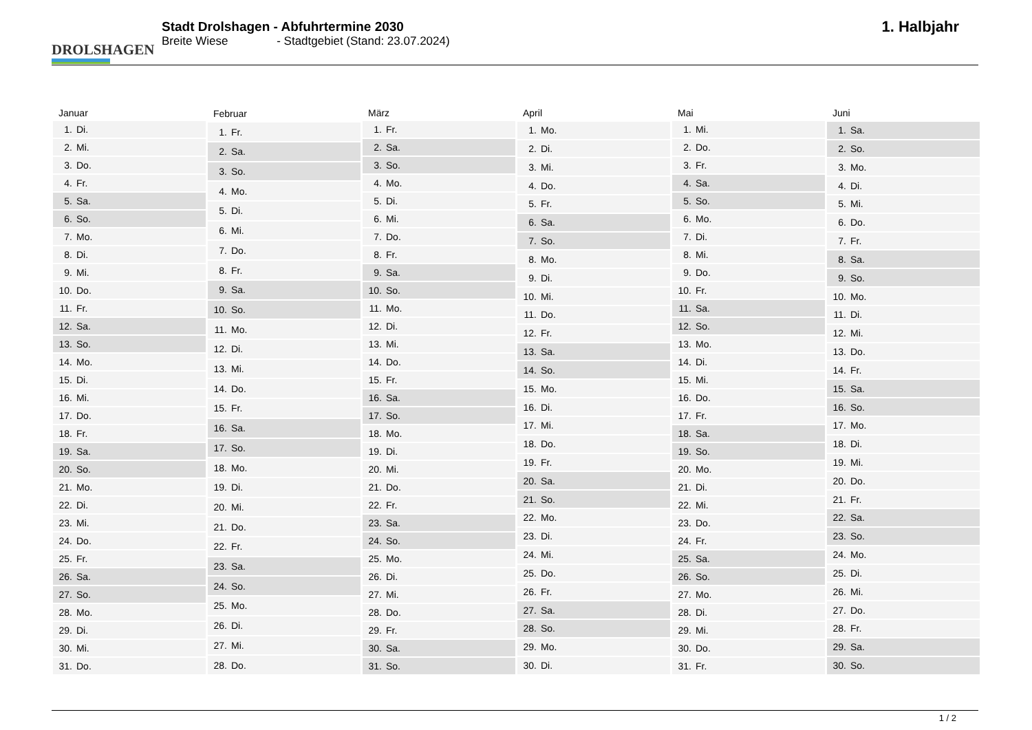DROLSHAGEN
Stadt Drolshagen - Abfuhrtermine 2030
Breite Wiese - Stadtgebiet (Stand: 23.07.2024)
1. Halbjahr
| Januar | |
| --- | --- |
| 1. | Di. |
| 2. | Mi. |
| 3. | Do. |
| 4. | Fr. |
| 5. | Sa. |
| 6. | So. |
| 7. | Mo. |
| 8. | Di. |
| 9. | Mi. |
| 10. | Do. |
| 11. | Fr. |
| 12. | Sa. |
| 13. | So. |
| 14. | Mo. |
| 15. | Di. |
| 16. | Mi. |
| 17. | Do. |
| 18. | Fr. |
| 19. | Sa. |
| 20. | So. |
| 21. | Mo. |
| 22. | Di. |
| 23. | Mi. |
| 24. | Do. |
| 25. | Fr. |
| 26. | Sa. |
| 27. | So. |
| 28. | Mo. |
| 29. | Di. |
| 30. | Mi. |
| 31. | Do. |
| Februar | |
| --- | --- |
| 1. | Fr. |
| 2. | Sa. |
| 3. | So. |
| 4. | Mo. |
| 5. | Di. |
| 6. | Mi. |
| 7. | Do. |
| 8. | Fr. |
| 9. | Sa. |
| 10. | So. |
| 11. | Mo. |
| 12. | Di. |
| 13. | Mi. |
| 14. | Do. |
| 15. | Fr. |
| 16. | Sa. |
| 17. | So. |
| 18. | Mo. |
| 19. | Di. |
| 20. | Mi. |
| 21. | Do. |
| 22. | Fr. |
| 23. | Sa. |
| 24. | So. |
| 25. | Mo. |
| 26. | Di. |
| 27. | Mi. |
| 28. | Do. |
| März | |
| --- | --- |
| 1. | Fr. |
| 2. | Sa. |
| 3. | So. |
| 4. | Mo. |
| 5. | Di. |
| 6. | Mi. |
| 7. | Do. |
| 8. | Fr. |
| 9. | Sa. |
| 10. | So. |
| 11. | Mo. |
| 12. | Di. |
| 13. | Mi. |
| 14. | Do. |
| 15. | Fr. |
| 16. | Sa. |
| 17. | So. |
| 18. | Mo. |
| 19. | Di. |
| 20. | Mi. |
| 21. | Do. |
| 22. | Fr. |
| 23. | Sa. |
| 24. | So. |
| 25. | Mo. |
| 26. | Di. |
| 27. | Mi. |
| 28. | Do. |
| 29. | Fr. |
| 30. | Sa. |
| 31. | So. |
| April | |
| --- | --- |
| 1. | Mo. |
| 2. | Di. |
| 3. | Mi. |
| 4. | Do. |
| 5. | Fr. |
| 6. | Sa. |
| 7. | So. |
| 8. | Mo. |
| 9. | Di. |
| 10. | Mi. |
| 11. | Do. |
| 12. | Fr. |
| 13. | Sa. |
| 14. | So. |
| 15. | Mo. |
| 16. | Di. |
| 17. | Mi. |
| 18. | Do. |
| 19. | Fr. |
| 20. | Sa. |
| 21. | So. |
| 22. | Mo. |
| 23. | Di. |
| 24. | Mi. |
| 25. | Do. |
| 26. | Fr. |
| 27. | Sa. |
| 28. | So. |
| 29. | Mo. |
| 30. | Di. |
| Mai | |
| --- | --- |
| 1. | Mi. |
| 2. | Do. |
| 3. | Fr. |
| 4. | Sa. |
| 5. | So. |
| 6. | Mo. |
| 7. | Di. |
| 8. | Mi. |
| 9. | Do. |
| 10. | Fr. |
| 11. | Sa. |
| 12. | So. |
| 13. | Mo. |
| 14. | Di. |
| 15. | Mi. |
| 16. | Do. |
| 17. | Fr. |
| 18. | Sa. |
| 19. | So. |
| 20. | Mo. |
| 21. | Di. |
| 22. | Mi. |
| 23. | Do. |
| 24. | Fr. |
| 25. | Sa. |
| 26. | So. |
| 27. | Mo. |
| 28. | Di. |
| 29. | Mi. |
| 30. | Do. |
| 31. | Fr. |
| Juni | |
| --- | --- |
| 1. | Sa. |
| 2. | So. |
| 3. | Mo. |
| 4. | Di. |
| 5. | Mi. |
| 6. | Do. |
| 7. | Fr. |
| 8. | Sa. |
| 9. | So. |
| 10. | Mo. |
| 11. | Di. |
| 12. | Mi. |
| 13. | Do. |
| 14. | Fr. |
| 15. | Sa. |
| 16. | So. |
| 17. | Mo. |
| 18. | Di. |
| 19. | Mi. |
| 20. | Do. |
| 21. | Fr. |
| 22. | Sa. |
| 23. | So. |
| 24. | Mo. |
| 25. | Di. |
| 26. | Mi. |
| 27. | Do. |
| 28. | Fr. |
| 29. | Sa. |
| 30. | So. |
1 / 2